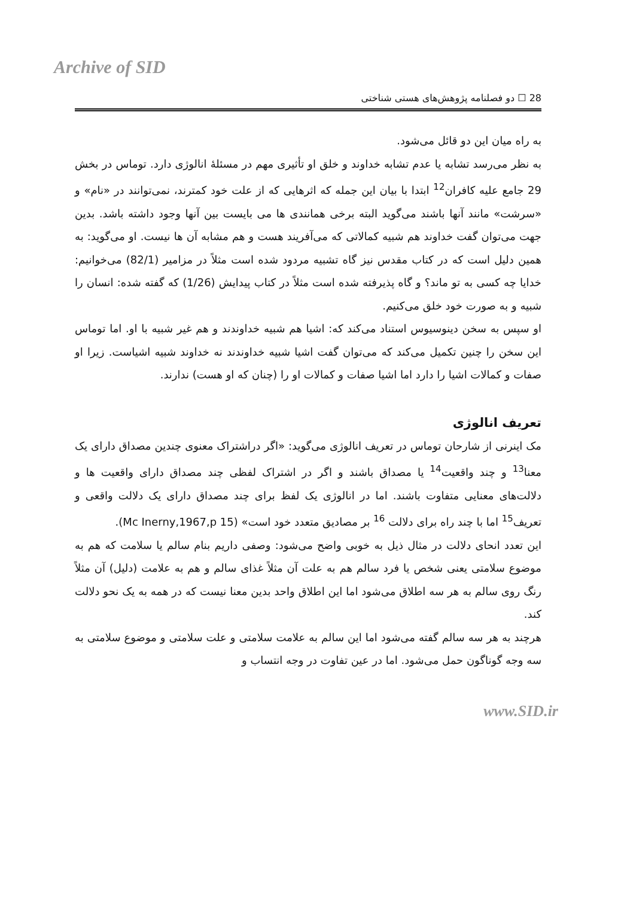Archive of SID
28 ☐ دو فصلنامه پژوهش‌های هستی شناختی
به راه میان این دو قائل می‌شود.
به نظر می‌رسد تشابه یا عدم تشابه خداوند و خلق او تأثیری مهم در مسئلۀ انالوژی دارد. توماس در بخش 29 جامع علیه کافران<sup>12</sup> ابتدا با بیان این جمله که اثرهایی که از علت خود کمترند، نمی‌توانند در «نام» و «سرشت» مانند آنها باشند می‌گوید البته برخی همانندی ها می بایست بین آنها وجود داشته باشد. بدین جهت می‌توان گفت خداوند هم شبیه کمالاتی که می‌آفریند هست و هم مشابه آن ها نیست. او می‌گوید: به همین دلیل است که در کتاب مقدس نیز گاه تشبیه مردود شده است مثلاً در مزامیر (82/1) می‌خوانیم: خدایا چه کسی به تو ماند؟ و گاه پذیرفته شده است مثلاً در کتاب پیدایش (1/26) که گفته شده: انسان را شبیه و به صورت خود خلق می‌کنیم.
او سپس به سخن دینوسیوس استناد می‌کند که: اشیا هم شبیه خداوندند و هم غیر شبیه با او. اما توماس این سخن را چنین تکمیل می‌کند که می‌توان گفت اشیا شبیه خداوندند نه خداوند شبیه اشیاست. زیرا او صفات و کمالات اشیا را دارد اما اشیا صفات و کمالات او را (چنان که او هست) ندارند.
تعریف انالوژی
مک اینرنی از شارحان توماس در تعریف انالوژی می‌گوید: «اگر دراشتراک معنوی چندین مصداق دارای یک معنا<sup>13</sup> و چند واقعیت<sup>14</sup> یا مصداق باشند و اگر در اشتراک لفظی چند مصداق دارای واقعیت ها و دلالت‌های معنایی متفاوت باشند. اما در انالوژی یک لفظ برای چند مصداق دارای یک دلالت واقعی و تعریف<sup>15</sup> اما با چند راه برای دلالت <sup>16</sup> بر مصادیق متعدد خود است» (Mc Inerny,1967,p 15).
این تعدد انحای دلالت در مثال ذیل به خوبی واضح می‌شود: وصفی داریم بنام سالم یا سلامت که هم به موضوع سلامتی یعنی شخص یا فرد سالم هم به علت آن مثلاً غذای سالم و هم به علامت (دلیل) آن مثلاً رنگ روی سالم به هر سه اطلاق می‌شود اما این اطلاق واحد بدین معنا نیست که در همه به یک نحو دلالت کند.
هرچند به هر سه سالم گفته می‌شود اما این سالم به علامت سلامتی و علت سلامتی و موضوع سلامتی به سه وجه گوناگون حمل می‌شود. اما در عین تفاوت در وجه انتساب و
www.SID.ir